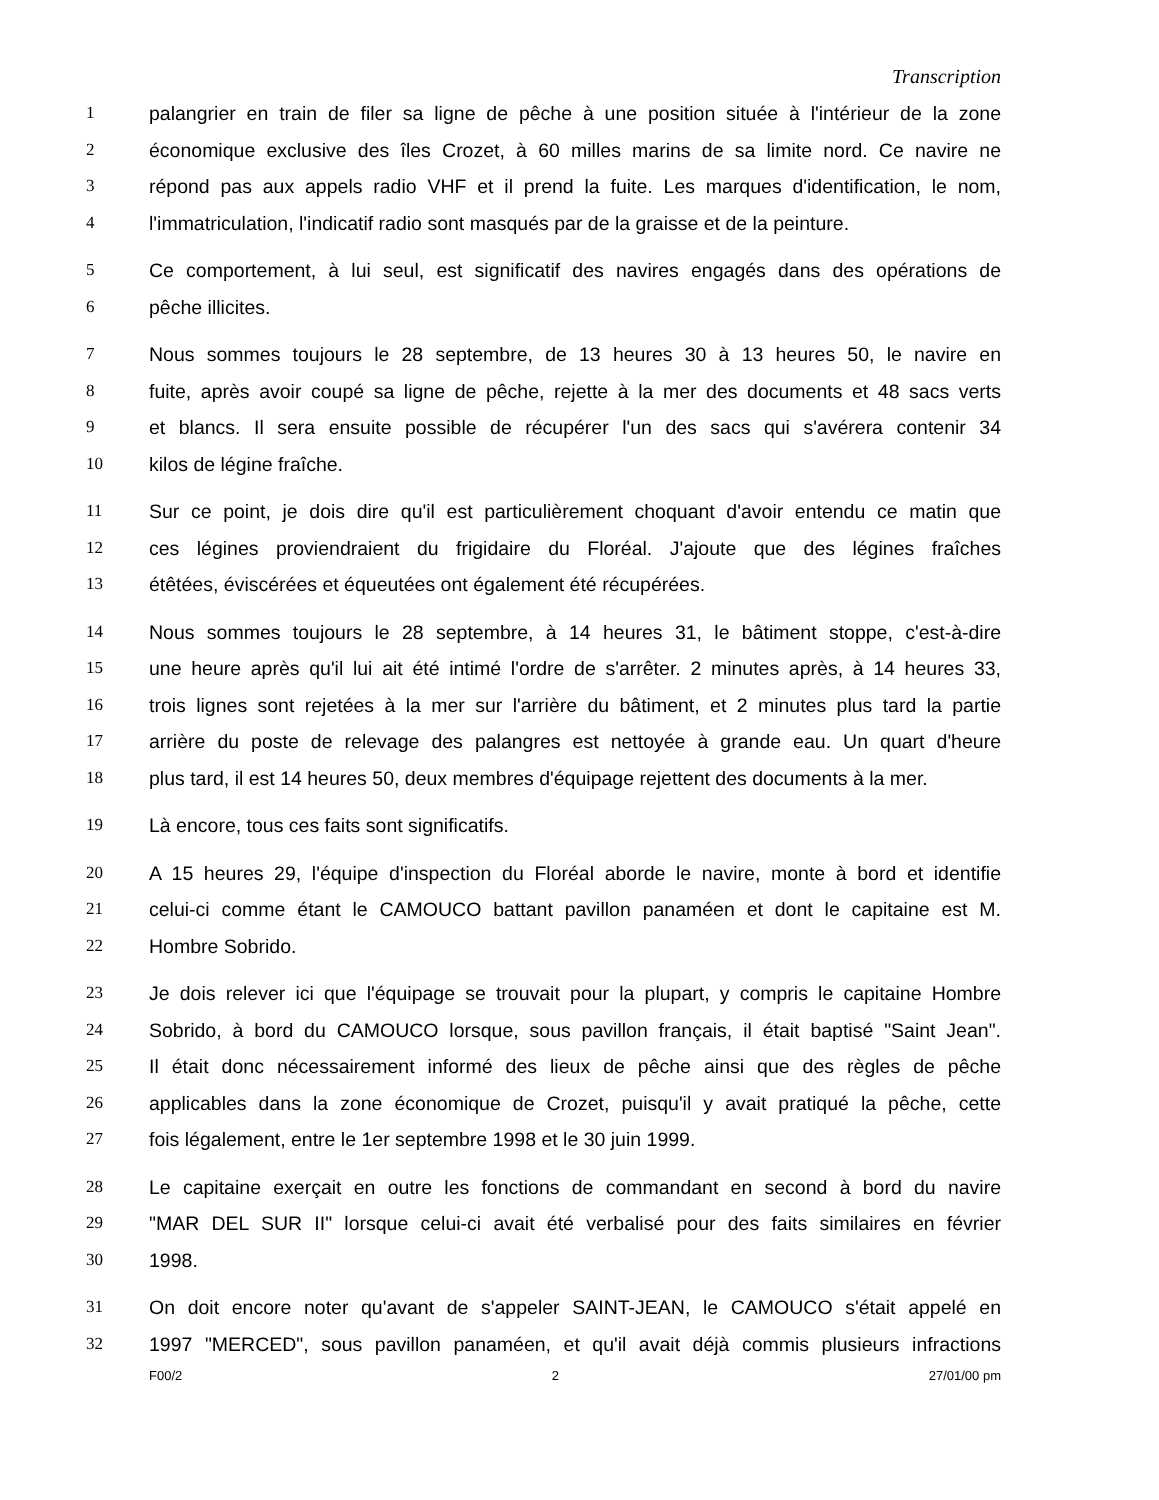Transcription
1 palangrier en train de filer sa ligne de pêche à une position située à l'intérieur de la zone
2 économique exclusive des îles Crozet, à 60 milles marins de sa limite nord. Ce navire ne
3 répond pas aux appels radio VHF et il prend la fuite. Les marques d'identification, le nom,
4 l'immatriculation, l'indicatif radio sont masqués par de la graisse et de la peinture.
5 Ce comportement, à lui seul, est significatif des navires engagés dans des opérations de
6 pêche illicites.
7 Nous sommes toujours le 28 septembre, de 13 heures 30 à 13 heures 50, le navire en
8 fuite, après avoir coupé sa ligne de pêche, rejette à la mer des documents et 48 sacs verts
9 et blancs. Il sera ensuite possible de récupérer l'un des sacs qui s'avérera contenir 34
10 kilos de légine fraîche.
11 Sur ce point, je dois dire qu'il est particulièrement choquant d'avoir entendu ce matin que
12 ces légines proviendraient du frigidaire du Floréal. J'ajoute que des légines fraîches
13 étêtées, éviscérées et équeutées ont également été récupérées.
14 Nous sommes toujours le 28 septembre, à 14 heures 31, le bâtiment stoppe, c'est-à-dire
15 une heure après qu'il lui ait été intimé l'ordre de s'arrêter. 2 minutes après, à 14 heures 33,
16 trois lignes sont rejetées à la mer sur l'arrière du bâtiment, et 2 minutes plus tard la partie
17 arrière du poste de relevage des palangres est nettoyée à grande eau. Un quart d'heure
18 plus tard, il est 14 heures 50, deux membres d'équipage rejettent des documents à la mer.
19 Là encore, tous ces faits sont significatifs.
20 A 15 heures 29, l'équipe d'inspection du Floréal aborde le navire, monte à bord et identifie
21 celui-ci comme étant le CAMOUCO battant pavillon panaméen et dont le capitaine est M.
22 Hombre Sobrido.
23 Je dois relever ici que l'équipage se trouvait pour la plupart, y compris le capitaine Hombre
24 Sobrido, à bord du CAMOUCO lorsque, sous pavillon français, il était baptisé "Saint Jean".
25 Il était donc nécessairement informé des lieux de pêche ainsi que des règles de pêche
26 applicables dans la zone économique de Crozet, puisqu'il y avait pratiqué la pêche, cette
27 fois légalement, entre le 1er septembre 1998 et le 30 juin 1999.
28 Le capitaine exerçait en outre les fonctions de commandant en second à bord du navire
29 "MAR DEL SUR II" lorsque celui-ci avait été verbalisé pour des faits similaires en février
30 1998.
31 On doit encore noter qu'avant de s'appeler SAINT-JEAN, le CAMOUCO s'était appelé en
32 1997 "MERCED", sous pavillon panaméen, et qu'il avait déjà commis plusieurs infractions
F00/2 2 27/01/00 pm